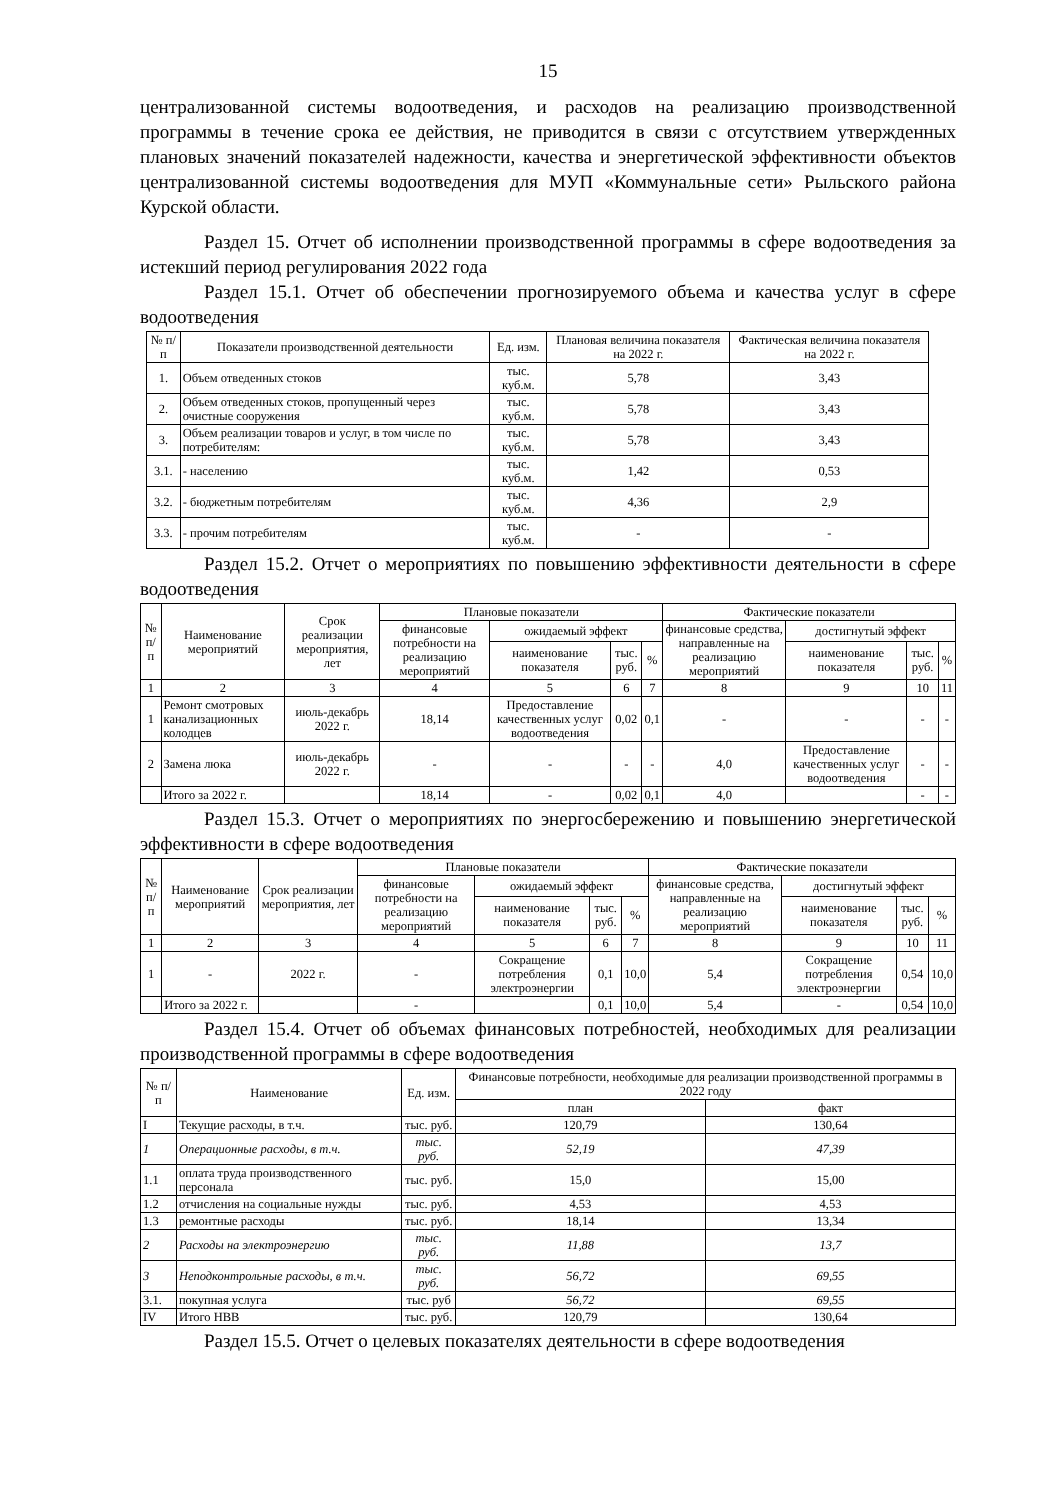15
централизованной системы водоотведения, и расходов на реализацию производственной программы в течение срока ее действия, не приводится в связи с отсутствием утвержденных плановых значений показателей надежности, качества и энергетической эффективности объектов централизованной системы водоотведения для МУП «Коммунальные сети» Рыльского района Курской области.
Раздел 15. Отчет об исполнении производственной программы в сфере водоотведения за истекший период регулирования 2022 года
Раздел 15.1. Отчет об обеспечении прогнозируемого объема и качества услуг в сфере водоотведения
| № п/п | Показатели производственной деятельности | Ед. изм. | Плановая величина показателя на 2022 г. | Фактическая величина показателя на 2022 г. |
| --- | --- | --- | --- | --- |
| 1. | Объем отведенных стоков | тыс. куб.м. | 5,78 | 3,43 |
| 2. | Объем отведенных стоков, пропущенный через очистные сооружения | тыс. куб.м. | 5,78 | 3,43 |
| 3. | Объем реализации товаров и услуг, в том числе по потребителям: | тыс. куб.м. | 5,78 | 3,43 |
| 3.1. | - населению | тыс. куб.м. | 1,42 | 0,53 |
| 3.2. | - бюджетным потребителям | тыс. куб.м. | 4,36 | 2,9 |
| 3.3. | - прочим потребителям | тыс. куб.м. | - | - |
Раздел 15.2. Отчет о мероприятиях по повышению эффективности деятельности в сфере водоотведения
| № п/ п | Наименование мероприятий | Срок реализации мероприятия, лет | Плановые показатели | | | | Фактические показатели | | | |
| --- | --- | --- | --- | --- | --- | --- | --- | --- | --- | --- |
| | | | финансовые потребности на реализацию мероприятий | ожидаемый эффект | | | финансовые средства, направленные на реализацию мероприятий | достигнутый эффект | | |
| | | | | наименование показателя | тыс. руб. | % | | наименование показателя | тыс. руб. | % |
| 1 | 2 | 3 | 4 | 5 | 6 | 7 | 8 | 9 | 10 | 11 |
| 1 | Ремонт смотровых канализационных колодцев | июль-декабрь 2022 г. | 18,14 | Предоставление качественных услуг водоотведения | 0,02 | 0,1 | - | - | - | - |
| 2 | Замена люка | июль-декабрь 2022 г. | - | - | - | - | 4,0 | Предоставление качественных услуг водоотведения | - | - |
| | Итого за 2022 г. | | 18,14 | - | 0,02 | 0,1 | 4,0 | | - | - |
Раздел 15.3. Отчет о мероприятиях по энергосбережению и повышению энергетической эффективности в сфере водоотведения
| № п/ п | Наименование мероприятий | Срок реализации мероприятия, лет | Плановые показатели | | | | Фактические показатели | | | |
| --- | --- | --- | --- | --- | --- | --- | --- | --- | --- | --- |
| | | | финансовые потребности на реализацию мероприятий | ожидаемый эффект | | | финансовые средства, направленные на реализацию мероприятий | достигнутый эффект | | |
| | | | | наименование показателя | тыс. руб. | % | | наименование показателя | тыс. руб. | % |
| 1 | 2 | 3 | 4 | 5 | 6 | 7 | 8 | 9 | 10 | 11 |
| 1 | - | 2022 г. | - | Сокращение потребления электроэнергии | 0,1 | 10,0 | 5,4 | Сокращение потребления электроэнергии | 0,54 | 10,0 |
| | Итого за 2022 г. | | - | | 0,1 | 10,0 | 5,4 | - | 0,54 | 10,0 |
Раздел 15.4. Отчет об объемах финансовых потребностей, необходимых для реализации производственной программы в сфере водоотведения
| № п/п | Наименование | Ед. изм. | Финансовые потребности, необходимые для реализации производственной программы в 2022 году | |
| --- | --- | --- | --- | --- |
| | | | план | факт |
| I | Текущие расходы, в т.ч. | тыс. руб. | 120,79 | 130,64 |
| 1 | Операционные расходы, в т.ч. | тыс. руб. | 52,19 | 47,39 |
| 1.1 | оплата труда производственного персонала | тыс. руб. | 15,0 | 15,00 |
| 1.2 | отчисления на социальные нужды | тыс. руб. | 4,53 | 4,53 |
| 1.3 | ремонтные расходы | тыс. руб. | 18,14 | 13,34 |
| 2 | Расходы на электроэнергию | тыс. руб. | 11,88 | 13,7 |
| 3 | Неподконтрольные расходы, в т.ч. | тыс. руб. | 56,72 | 69,55 |
| 3.1. | покупная услуга | тыс. руб | 56,72 | 69,55 |
| IV | Итого НВВ | тыс. руб. | 120,79 | 130,64 |
Раздел 15.5. Отчет о целевых показателях деятельности в сфере водоотведения